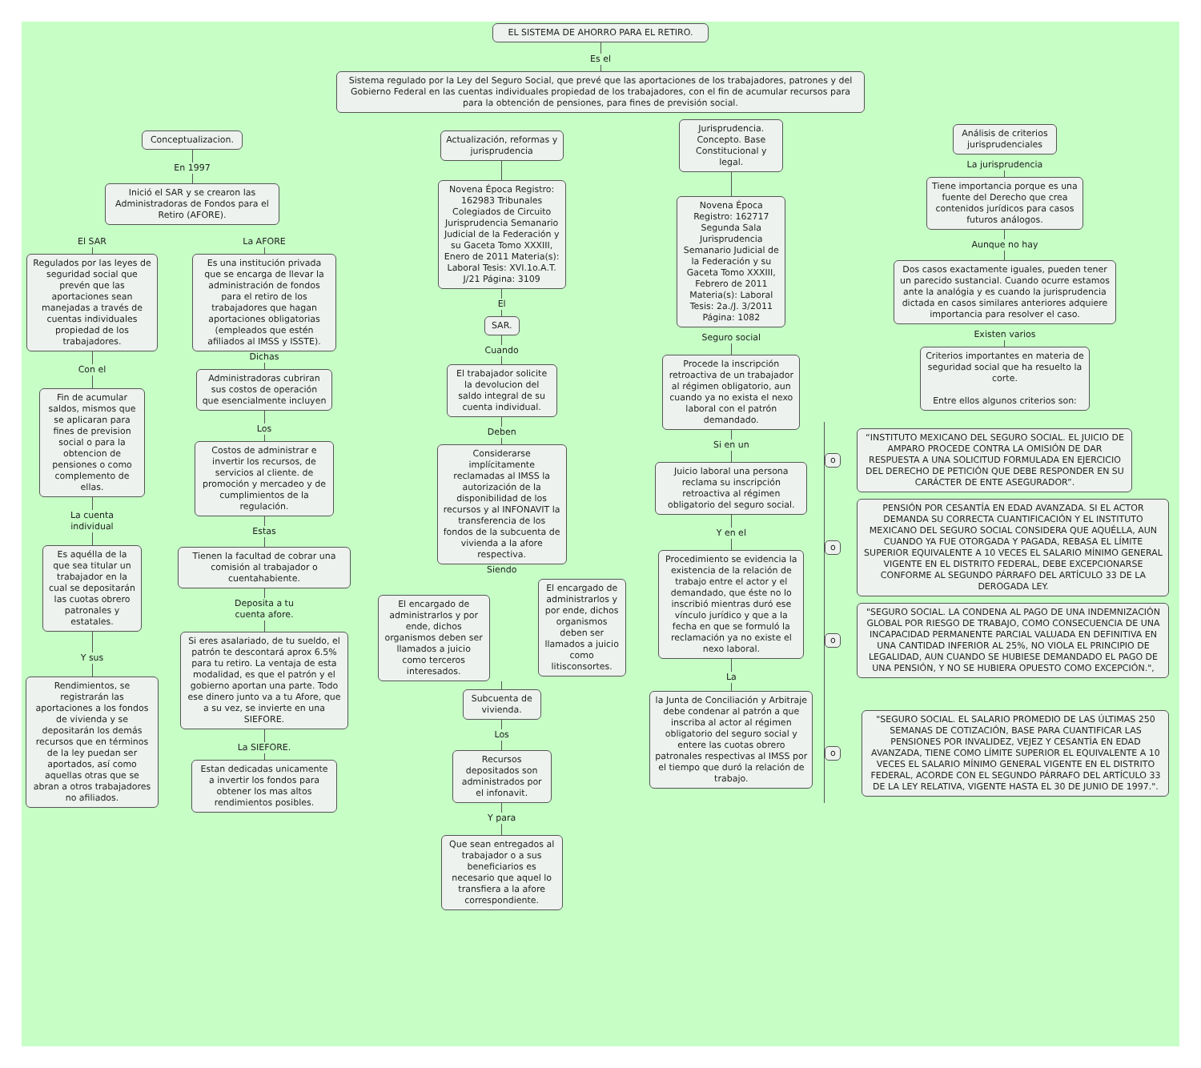EL SISTEMA DE AHORRO PARA EL RETIRO.
Es el
Sistema regulado por la Ley del Seguro Social, que prevé que las aportaciones de los trabajadores, patrones y del Gobierno Federal en las cuentas individuales propiedad de los trabajadores, con el fin de acumular recursos para para la obtención de pensiones, para fines de previsión social.
Conceptualizacion.
En 1997
Inició el SAR y se crearon las Administradoras de Fondos para el Retiro (AFORE).
El SAR
Regulados por las leyes de seguridad social que prevén que las aportaciones sean manejadas a través de cuentas individuales propiedad de los trabajadores.
Con el
Fin de acumular saldos, mismos que se aplicaran para fines de prevision social o para la obtencion de pensiones o como complemento de ellas.
La cuenta
individual
Es aquélla de la que sea titular un trabajador en la cual se depositarán las cuotas obrero patronales y estatales.
Y sus
Rendimientos, se registrarán las aportaciones a los fondos de vivienda y se depositarán los demás recursos que en términos de la ley puedan ser aportados, así como aquellas otras que se abran a otros trabajadores no afiliados.
La AFORE
Es una institución privada que se encarga de llevar la administración de fondos para el retiro de los trabajadores que hagan aportaciones obligatorias (empleados que estén afiliados al IMSS y ISSTE).
Dichas
Administradoras cubriran sus costos de operación que esencialmente incluyen
Los
Costos de administrar e invertir los recursos, de servicios al cliente. de promoción y mercadeo y de cumplimientos de la regulación.
Estas
Tienen la facultad de cobrar una comisión al trabajador o cuentahabiente.
Deposita a tu
cuenta afore.
Si eres asalariado, de tu sueldo, el patrón te descontará aprox 6.5% para tu retiro. La ventaja de esta modalidad, es que el patrón y el gobierno aportan una parte. Todo ese dinero junto va a tu Afore, que a su vez, se invierte en una SIEFORE.
La SIEFORE.
Estan dedicadas unicamente a invertir los fondos para obtener los mas altos rendimientos posibles.
Actualización, reformas y jurisprudencia
Novena Época Registro: 162983 Tribunales Colegiados de Circuito Jurisprudencia Semanario Judicial de la Federación y su Gaceta Tomo XXXIII, Enero de 2011 Materia(s): Laboral Tesis: XVI.1o.A.T. J/21 Página: 3109
El
SAR.
Cuando
El trabajador solicite la devolucion del saldo integral de su cuenta individual.
Deben
Considerarse implícitamente reclamadas al IMSS la autorización de la disponibilidad de los recursos y al INFONAVIT la transferencia de los fondos de la subcuenta de vivienda a la afore respectiva.
Siendo
El encargado de administrarlos y por ende, dichos organismos deben ser llamados a juicio como terceros interesados.
El encargado de administrarlos y por ende, dichos organismos deben ser llamados a juicio como litisconsortes.
Subcuenta de vivienda.
Los
Recursos depositados son administrados por el infonavit.
Y para
Que sean entregados al trabajador o a sus beneficiarios es necesario que aquel lo transfiera a la afore correspondiente.
Jurisprudencia. Concepto. Base Constitucional y legal.
Novena Época Registro: 162717 Segunda Sala Jurisprudencia Semanario Judicial de la Federación y su Gaceta Tomo XXXIII, Febrero de 2011 Materia(s): Laboral Tesis: 2a./J. 3/2011 Página: 1082
Seguro social
Procede la inscripción retroactiva de un trabajador al régimen obligatorio, aun cuando ya no exista el nexo laboral con el patrón demandado.
Si en un
Juicio laboral una persona reclama su inscripción retroactiva al régimen obligatorio del seguro social.
Y en el
Procedimiento se evidencia la existencia de la relación de trabajo entre el actor y el demandado, que éste no lo inscribió mientras duró ese vínculo jurídico y que a la fecha en que se formuló la reclamación ya no existe el nexo laboral.
La
la Junta de Conciliación y Arbitraje debe condenar al patrón a que inscriba al actor al régimen obligatorio del seguro social y entere las cuotas obrero patronales respectivas al IMSS por el tiempo que duró la relación de trabajo.
Análisis de criterios jurisprudenciales
La jurisprudencia
Tiene importancia porque es una fuente del Derecho que crea contenidos jurídicos para casos futuros análogos.
Aunque no hay
Dos casos exactamente iguales, pueden tener un parecido sustancial. Cuando ocurre estamos ante la analógia y es cuando la jurisprudencia dictada en casos similares anteriores adquiere importancia para resolver el caso.
Existen varios
Criterios importantes en materia de seguridad social que ha resuelto la corte.
Entre ellos algunos criterios son:
o
“INSTITUTO MEXICANO DEL SEGURO SOCIAL. EL JUICIO DE AMPARO PROCEDE CONTRA LA OMISIÓN DE DAR RESPUESTA A UNA SOLICITUD FORMULADA EN EJERCICIO DEL DERECHO DE PETICIÓN QUE DEBE RESPONDER EN SU CARÁCTER DE ENTE ASEGURADOR”.
o
PENSIÓN POR CESANTÍA EN EDAD AVANZADA. SI EL ACTOR DEMANDA SU CORRECTA CUANTIFICACIÓN Y EL INSTITUTO MEXICANO DEL SEGURO SOCIAL CONSIDERA QUE AQUÉLLA, AUN CUANDO YA FUE OTORGADA Y PAGADA, REBASA EL LÍMITE SUPERIOR EQUIVALENTE A 10 VECES EL SALARIO MÍNIMO GENERAL VIGENTE EN EL DISTRITO FEDERAL, DEBE EXCEPCIONARSE CONFORME AL SEGUNDO PÁRRAFO DEL ARTÍCULO 33 DE LA DEROGADA LEY.
o
"SEGURO SOCIAL. LA CONDENA AL PAGO DE UNA INDEMNIZACIÓN GLOBAL POR RIESGO DE TRABAJO, COMO CONSECUENCIA DE UNA INCAPACIDAD PERMANENTE PARCIAL VALUADA EN DEFINITIVA EN UNA CANTIDAD INFERIOR AL 25%, NO VIOLA EL PRINCIPIO DE LEGALIDAD, AUN CUANDO SE HUBIESE DEMANDADO EL PAGO DE UNA PENSIÓN, Y NO SE HUBIERA OPUESTO COMO EXCEPCIÓN.",
o
"SEGURO SOCIAL. EL SALARIO PROMEDIO DE LAS ÚLTIMAS 250 SEMANAS DE COTIZACIÓN, BASE PARA CUANTIFICAR LAS PENSIONES POR INVALIDEZ, VEJEZ Y CESANTÍA EN EDAD AVANZADA, TIENE COMO LÍMITE SUPERIOR EL EQUIVALENTE A 10 VECES EL SALARIO MÍNIMO GENERAL VIGENTE EN EL DISTRITO FEDERAL, ACORDE CON EL SEGUNDO PÁRRAFO DEL ARTÍCULO 33 DE LA LEY RELATIVA, VIGENTE HASTA EL 30 DE JUNIO DE 1997.".